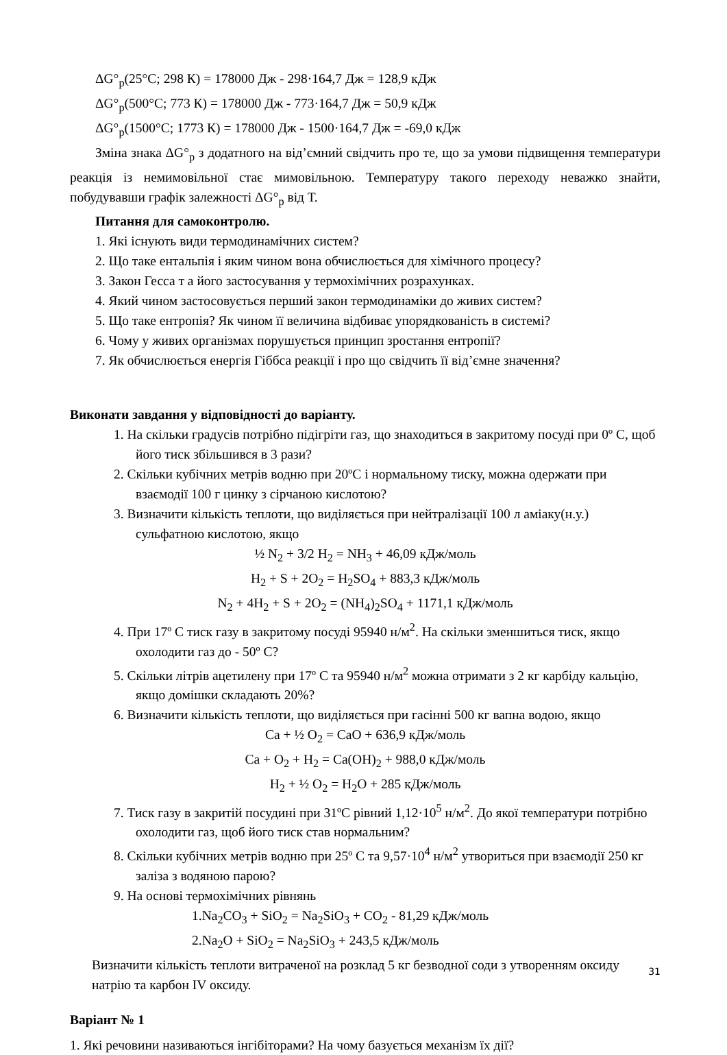ΔG°<sub>р</sub>(25°C; 298 К) = 178000 Дж - 298·164,7 Дж = 128,9 кДж
ΔG°<sub>р</sub>(500°C; 773 К) = 178000 Дж - 773·164,7 Дж = 50,9 кДж
ΔG°<sub>р</sub>(1500°C; 1773 К) = 178000 Дж - 1500·164,7 Дж = -69,0 кДж
Зміна знака ΔG°<sub>р</sub> з додатного на від’ємний свідчить про те, що за умови підвищення температури реакція із немимовільної стає мимовільною. Температуру такого переходу неважко знайти, побудувавши графік залежності ΔG°<sub>р</sub> від Т.
Питання для самоконтролю.
1. Які існують види термодинамічних систем?
2. Що таке ентальпія і яким чином вона обчислюється для хімічного процесу?
3. Закон Гесса т а його застосування у термохімічних розрахунках.
4. Який чином застосовується перший закон термодинаміки до живих систем?
5. Що таке ентропія? Як чином її величина відбиває упорядкованість в системі?
6. Чому у живих організмах порушується принцип зростання ентропії?
7. Як обчислюється енергія Гіббса реакції і про що свідчить її від’ємне значення?
Виконати завдання у відповідності до варіанту.
1. На скільки градусів потрібно підігріти газ, що знаходиться в закритому посуді при 0º С, щоб його тиск збільшився в 3 рази?
2. Скільки кубічних метрів водню при 20ºС і нормальному тиску, можна одержати при взаємодії 100 г цинку з сірчаною кислотою?
3. Визначити кількість теплоти, що виділяється при нейтралізації 100 л аміаку(н.у.) сульфатною кислотою, якщо
½ N<sub>2</sub> + 3/2 H<sub>2</sub> = NH<sub>3</sub> + 46,09 кДж/моль
H<sub>2</sub> + S + 2O<sub>2</sub> = H<sub>2</sub>SO<sub>4</sub> + 883,3 кДж/моль
N<sub>2</sub> + 4H<sub>2</sub> + S + 2O<sub>2</sub> = (NH<sub>4</sub>)<sub>2</sub>SO<sub>4</sub> + 1171,1 кДж/моль
4. При 17º С тиск газу в закритому посуді 95940 н/м<sup>2</sup>. На скільки зменшиться тиск, якщо охолодити газ до - 50º С?
5. Скільки літрів ацетилену при 17º С та 95940 н/м<sup>2</sup> можна отримати з 2 кг карбіду кальцію, якщо домішки складають 20%?
6. Визначити кількість теплоти, що виділяється при гасінні 500 кг вапна водою, якщо
Ca + ½ O<sub>2</sub> = CaO + 636,9 кДж/моль
Ca + O<sub>2</sub> + H<sub>2</sub> = Ca(OH)<sub>2</sub> + 988,0 кДж/моль
H<sub>2</sub> + ½ O<sub>2</sub> = H<sub>2</sub>O + 285 кДж/моль
7. Тиск газу в закритій посудині при 31ºС рівний 1,12·10<sup>5</sup> н/м<sup>2</sup>. До якої температури потрібно охолодити газ, щоб його тиск став нормальним?
8. Скільки кубічних метрів водню при 25º С та 9,57·10<sup>4</sup> н/м<sup>2</sup> утвориться при взаємодії 250 кг заліза з водяною парою?
9. На основі термохімічних рівнянь
1.Na<sub>2</sub>CO<sub>3</sub> + SiO<sub>2</sub> = Na<sub>2</sub>SiO<sub>3</sub> + CO<sub>2</sub> - 81,29 кДж/моль
2.Na<sub>2</sub>O + SiO<sub>2</sub> = Na<sub>2</sub>SiO<sub>3</sub> + 243,5 кДж/моль
Визначити кількість теплоти витраченої на розклад 5 кг безводної соди з утворенням оксиду натрію та карбон IV оксиду.
Варіант № 1
1. Які речовини називаються інгібіторами? На чому базується механізм їх дії?
31